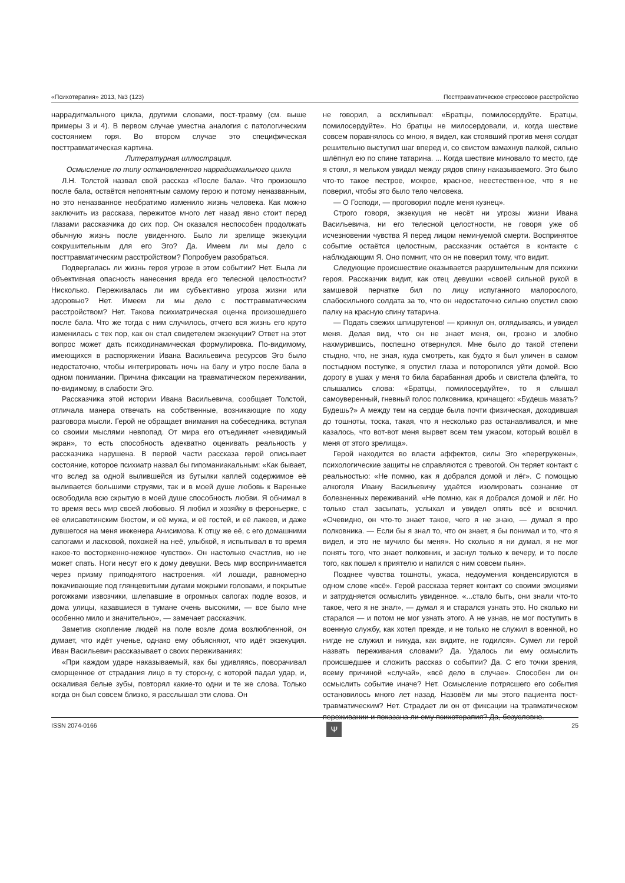«Психотерапия» 2013, №3 (123) Посттравматическое стрессовое расстройство
наррадигмального цикла, другими словами, пост-травму (см. выше примеры 3 и 4). В первом случае уместна аналогия с патологическим состоянием горя. Во втором случае это специфическая посттравматическая картина.
Литературная иллюстрация.
Осмысление по типу остановленного наррадигмального цикла
Л.Н. Толстой назвал свой рассказ «После бала». Что произошло после бала, остаётся непонятным самому герою и потому неназванным, но это неназванное необратимо изменило жизнь человека. Как можно заключить из рассказа, пережитое много лет назад явно стоит перед глазами рассказчика до сих пор. Он оказался неспособен продолжать обычную жизнь после увиденного. Было ли зрелище экзекуции сокрушительным для его Эго? Да. Имеем ли мы дело с посттравматическим расстройством? Попробуем разобраться.
Подвергалась ли жизнь героя угрозе в этом событии? Нет. Была ли объективная опасность нанесения вреда его телесной целостности? Нисколько. Переживалась ли им субъективно угроза жизни или здоровью? Нет. Имеем ли мы дело с посттравматическим расстройством? Нет. Такова психиатрическая оценка произошедшего после бала. Что же тогда с ним случилось, отчего вся жизнь его круто изменилась с тех пор, как он стал свидетелем экзекуции? Ответ на этот вопрос может дать психодинамическая формулировка. По-видимому, имеющихся в распоряжении Ивана Васильевича ресурсов Эго было недостаточно, чтобы интегрировать ночь на балу и утро после бала в одном понимании. Причина фиксации на травматическом переживании, по-видимому, в слабости Эго.
Рассказчика этой истории Ивана Васильевича, сообщает Толстой, отличала манера отвечать на собственные, возникающие по ходу разговора мысли. Герой не обращает внимания на собеседника, вступая со своими мыслями невпопад. От мира его отъединяет «невидимый экран», то есть способность адекватно оценивать реальность у рассказчика нарушена. В первой части рассказа герой описывает состояние, которое психиатр назвал бы гипоманиакальным: «Как бывает, что вслед за одной вылившейся из бутылки каплей содержимое её выливается большими струями, так и в моей душе любовь к Вареньке освободила всю скрытую в моей душе способность любви. Я обнимал в то время весь мир своей любовью. Я любил и хозяйку в фероньерке, с её елисаветинским бюстом, и её мужа, и её гостей, и её лакеев, и даже дувшегося на меня инженера Анисимова. К отцу же её, с его домашними сапогами и ласковой, похожей на неё, улыбкой, я испытывал в то время какое-то восторженно-нежное чувство». Он настолько счастлив, но не может спать. Ноги несут его к дому девушки. Весь мир воспринимается через призму приподнятого настроения. «И лошади, равномерно покачивающие под глянцевитыми дугами мокрыми головами, и покрытые рогожками извозчики, шлепавшие в огромных сапогах подле возов, и дома улицы, казавшиеся в тумане очень высокими, — все было мне особенно мило и значительно», — замечает рассказчик.
Заметив скопление людей на поле возле дома возлюбленной, он думает, что идёт ученье, однако ему объясняют, что идёт экзекуция. Иван Васильевич рассказывает о своих переживаниях:
«При каждом ударе наказываемый, как бы удивляясь, поворачивал сморщенное от страдания лицо в ту сторону, с которой падал удар, и, оскаливая белые зубы, повторял какие-то одни и те же слова. Только когда он был совсем близко, я расслышал эти слова. Он
не говорил, а всхлипывал: «Братцы, помилосердуйте. Братцы, помилосердуйте». Но братцы не милосердовали, и, когда шествие совсем поравнялось со мною, я видел, как стоявший против меня солдат решительно выступил шаг вперед и, со свистом взмахнув палкой, сильно шлёпнул ею по спине татарина. ... Когда шествие миновало то место, где я стоял, я мельком увидал между рядов спину наказываемого. Это было что-то такое пестрое, мокрое, красное, неестественное, что я не поверил, чтобы это было тело человека.
— О Господи, — проговорил подле меня кузнец».
Строго говоря, экзекуция не несёт ни угрозы жизни Ивана Васильевича, ни его телесной целостности, не говоря уже об исчезновении чувства Я перед лицом неминуемой смерти. Воспринятое событие остаётся целостным, рассказчик остаётся в контакте с наблюдающим Я. Оно помнит, что он не поверил тому, что видит.
Следующие происшествие оказывается разрушительным для психики героя. Рассказчик видит, как отец девушки «своей сильной рукой в замшевой перчатке бил по лицу испуганного малорослого, слабосильного солдата за то, что он недостаточно сильно опустил свою палку на красную спину татарина.
— Подать свежих шпицрутенов! — крикнул он, оглядываясь, и увидел меня. Делая вид, что он не знает меня, он, грозно и злобно нахмурившись, поспешно отвернулся. Мне было до такой степени стыдно, что, не зная, куда смотреть, как будто я был уличен в самом постыдном поступке, я опустил глаза и поторопился уйти домой. Всю дорогу в ушах у меня то била барабанная дробь и свистела флейта, то слышались слова: «Братцы, помилосердуйте», то я слышал самоуверенный, гневный голос полковника, кричащего: «Будешь мазать? Будешь?» А между тем на сердце была почти физическая, доходившая до тошноты, тоска, такая, что я несколько раз останавливался, и мне казалось, что вот-вот меня вырвет всем тем ужасом, который вошёл в меня от этого зрелища».
Герой находится во власти аффектов, силы Эго «перегружены», психологические защиты не справляются с тревогой. Он теряет контакт с реальностью: «Не помню, как я добрался домой и лёг». С помощью алкоголя Ивану Васильевичу удаётся изолировать сознание от болезненных переживаний. «Не помню, как я добрался домой и лёг. Но только стал засыпать, услыхал и увидел опять всё и вскочил. «Очевидно, он что-то знает такое, чего я не знаю, — думал я про полковника. — Если бы я знал то, что он знает, я бы понимал и то, что я видел, и это не мучило бы меня». Но сколько я ни думал, я не мог понять того, что знает полковник, и заснул только к вечеру, и то после того, как пошел к приятелю и напился с ним совсем пьян».
Позднее чувства тошноты, ужаса, недоумения конденсируются в одном слове «всё». Герой рассказа теряет контакт со своими эмоциями и затрудняется осмыслить увиденное. «...стало быть, они знали что-то такое, чего я не знал», — думал я и старался узнать это. Но сколько ни старался — и потом не мог узнать этого. А не узнав, не мог поступить в военную службу, как хотел прежде, и не только не служил в военной, но нигде не служил и никуда, как видите, не годился». Сумел ли герой назвать переживания словами? Да. Удалось ли ему осмыслить происшедшее и сложить рассказ о событии? Да. С его точки зрения, всему причиной «случай», «всё дело в случае». Способен ли он осмыслить событие иначе? Нет. Осмысление потрясшего его события остановилось много лет назад. Назовём ли мы этого пациента пост-травматическим? Нет. Страдает ли он от фиксации на травматическом переживании и показана ли ему психотерапия? Да, безусловно.
ISSN 2074-0166 Ψ 25